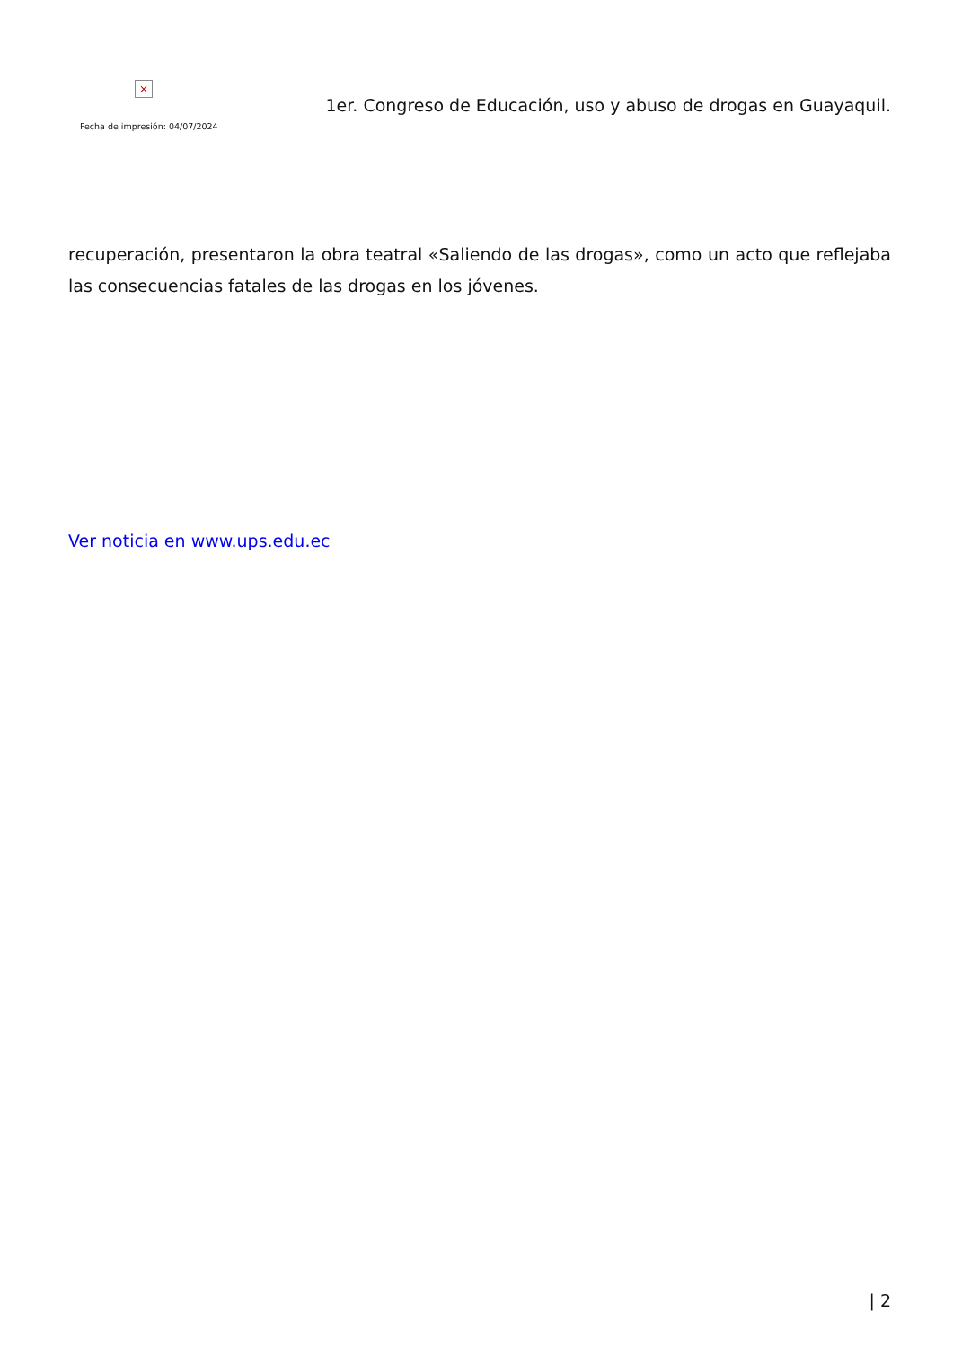×
Fecha de impresión: 04/07/2024
1er. Congreso de Educación, uso y abuso de drogas en Guayaquil.
recuperación, presentaron la obra teatral «Saliendo de las drogas», como un acto que reflejaba las consecuencias fatales de las drogas en los jóvenes.
Ver noticia en www.ups.edu.ec
| 2